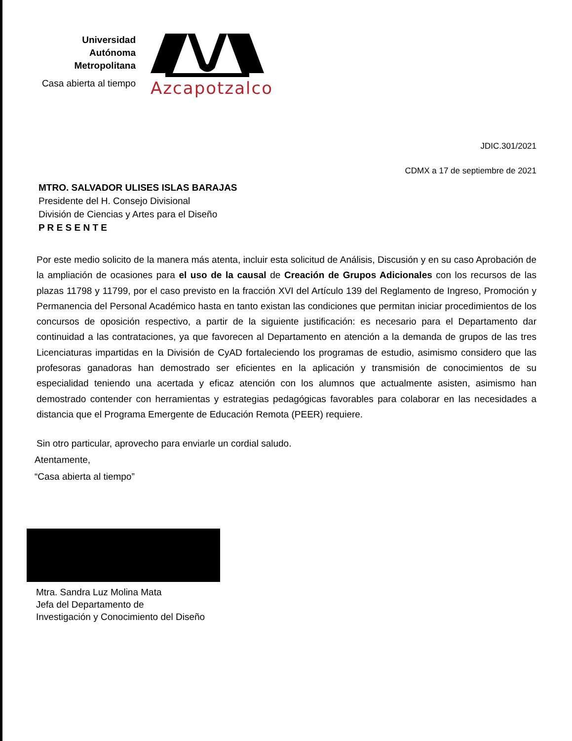Universidad
Autónoma
Metropolitana
Casa abierta al tiempo
Azcapotzalco
JDIC.301/2021
CDMX a 17 de septiembre de 2021
MTRO. SALVADOR ULISES ISLAS BARAJAS
Presidente del H. Consejo Divisional
División de Ciencias y Artes para el Diseño
P R E S E N T E
Por este medio solicito de la manera más atenta, incluir esta solicitud de Análisis, Discusión y en su caso Aprobación de la ampliación de ocasiones para el uso de la causal de Creación de Grupos Adicionales con los recursos de las plazas 11798 y 11799, por el caso previsto en la fracción XVI del Artículo 139 del Reglamento de Ingreso, Promoción y Permanencia del Personal Académico hasta en tanto existan las condiciones que permitan iniciar procedimientos de los concursos de oposición respectivo, a partir de la siguiente justificación: es necesario para el Departamento dar continuidad a las contrataciones, ya que favorecen al Departamento en atención a la demanda de grupos de las tres Licenciaturas impartidas en la División de CyAD fortaleciendo los programas de estudio, asimismo considero que las profesoras ganadoras han demostrado ser eficientes en la aplicación y transmisión de conocimientos de su especialidad teniendo una acertada y eficaz atención con los alumnos que actualmente asisten, asimismo han demostrado contender con herramientas y estrategias pedagógicas favorables para colaborar en las necesidades a distancia que el Programa Emergente de Educación Remota (PEER) requiere.
Sin otro particular, aprovecho para enviarle un cordial saludo.
Atentamente,
“Casa abierta al tiempo”
Mtra. Sandra Luz Molina Mata
Jefa del Departamento de
Investigación y Conocimiento del Diseño